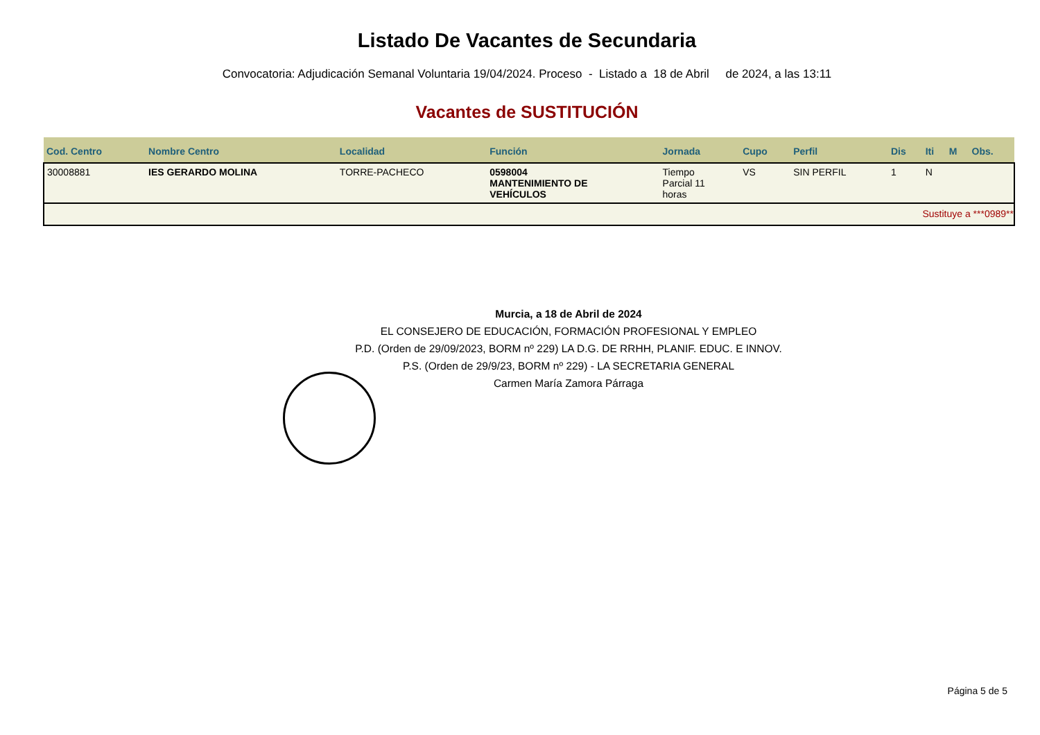Listado De Vacantes de Secundaria
Convocatoria: Adjudicación Semanal Voluntaria 19/04/2024. Proceso - Listado a 18 de Abril de 2024, a las 13:11
Vacantes de SUSTITUCIÓN
| Cod. Centro | Nombre Centro | Localidad | Función | Jornada | Cupo | Perfil | Dis | Iti | M | Obs. |
| --- | --- | --- | --- | --- | --- | --- | --- | --- | --- | --- |
| 30008881 | IES GERARDO MOLINA | TORRE-PACHECO | 0598004 MANTENIMIENTO DE VEHÍCULOS | Tiempo Parcial 11 horas | VS | SIN PERFIL | 1 | N | | |
| Sustituye a ***0989** | | | | | | | | | | |
Murcia, a 18 de Abril de 2024
EL CONSEJERO DE EDUCACIÓN, FORMACIÓN PROFESIONAL Y EMPLEO
P.D. (Orden de 29/09/2023, BORM nº 229) LA D.G. DE RRHH, PLANIF. EDUC. E INNOV.
P.S. (Orden de 29/9/23, BORM nº 229) - LA SECRETARIA GENERAL
Carmen María Zamora Párraga
Página 5 de 5